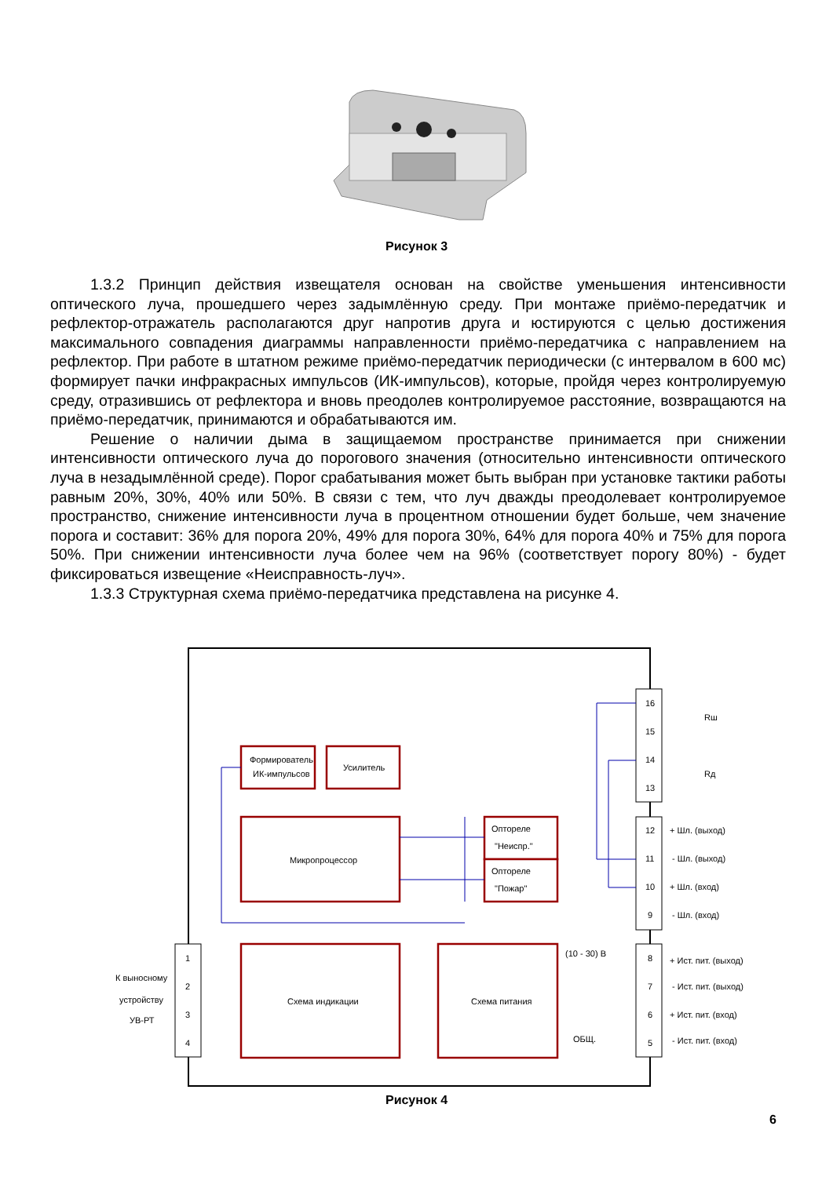Рисунок 3
1.3.2 Принцип действия извещателя основан на свойстве уменьшения интенсивности оптического луча, прошедшего через задымлённую среду. При монтаже приёмо-передатчик и рефлектор-отражатель располагаются друг напротив друга и юстируются с целью достижения максимального совпадения диаграммы направленности приёмо-передатчика с направлением на рефлектор. При работе в штатном режиме приёмо-передатчик периодически (с интервалом в 600 мс) формирует пачки инфракрасных импульсов (ИК-импульсов), которые, пройдя через контролируемую среду, отразившись от рефлектора и вновь преодолев контролируемое расстояние, возвращаются на приёмо-передатчик, принимаются и обрабатываются им.
Решение о наличии дыма в защищаемом пространстве принимается при снижении интенсивности оптического луча до порогового значения (относительно интенсивности оптического луча в незадымлённой среде). Порог срабатывания может быть выбран при установке тактики работы равным 20%, 30%, 40% или 50%. В связи с тем, что луч дважды преодолевает контролируемое пространство, снижение интенсивности луча в процентном отношении будет больше, чем значение порога и составит: 36% для порога 20%, 49% для порога 30%, 64% для порога 40% и 75% для порога 50%. При снижении интенсивности луча более чем на 96% (соответствует порогу 80%) - будет фиксироваться извещение «Неисправность-луч».
1.3.3 Структурная схема приёмо-передатчика представлена на рисунке 4.
Формирователь
ИК-импульсов
Усилитель
Микропроцессор
Оптореле
"Неиспр."
Оптореле
"Пожар"
Схема индикации
Схема питания
(10 - 30) В
ОБЩ.
16
15
14
13
12
11
10
9
8
7
6
5
1
2
3
4
Rш
Rд
+ Шл. (выход)
- Шл. (выход)
+ Шл. (вход)
- Шл. (вход)
+ Ист. пит. (выход)
- Ист. пит. (выход)
+ Ист. пит. (вход)
- Ист. пит. (вход)
К выносному
устройству
УВ-РТ
Рисунок 4
6